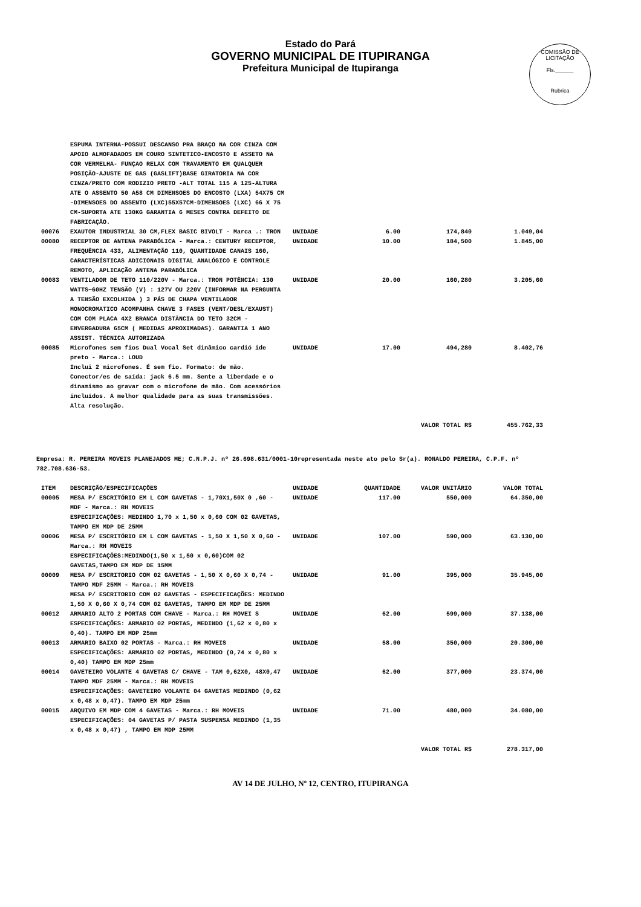Estado do Pará
GOVERNO MUNICIPAL DE ITUPIRANGA
Prefeitura Municipal de Itupiranga
COMISSÃO DE LICITAÇÃO
Fls.______
Rubrica
| | ESPUMA INTERNA-POSSUI DESCANSO PRA BRAÇO NA COR CINZA COM APOIO ALMOFADADOS EM COURO SINTETICO-ENCOSTO E ASSETO NA COR VERMELHA- FUNÇAO RELAX COM TRAVAMENTO EM QUALQUER POSIÇÃO-AJUSTE DE GAS (GASLIFT)BASE GIRATORIA NA COR CINZA/PRETO COM RODIZIO PRETO -ALT TOTAL 115 A 125-ALTURA ATE O ASSENTO 50 A58 CM DIMENSOES DO ENCOSTO (LXA) 54X75 CM -DIMENSOES DO ASSENTO (LXC)55X57CM-DIMENSOES (LXC) 66 X 75 CM-SUPORTA ATE 130KG GARANTIA 6 MESES CONTRA DEFEITO DE FABRICAÇÃO. | | | | |
| 00076 | EXAUTOR INDUSTRIAL 30 CM,FLEX BASIC BIVOLT - Marca .: TRON | UNIDADE | 6.00 | 174,840 | 1.049,04 |
| 00080 | RECEPTOR DE ANTENA PARABÓLICA - Marca.: CENTURY RECEPTOR, FREQUÊNCIA 433, ALIMENTAÇÃO 110, QUANTIDADE CANAIS 160, CARACTERÍSTICAS ADICIONAIS DIGITAL ANALÓGICO E CONTROLE REMOTO, APLICAÇÃO ANTENA PARABÓLICA | UNIDADE | 10.00 | 184,500 | 1.845,00 |
| 00083 | VENTILADOR DE TETO 110/220V - Marca.: TRON POTÊNCIA: 130 WATTS~60HZ TENSÃO (V) : 127V OU 220V (INFORMAR NA PERGUNTA A TENSÃO EXCOLHIDA ) 3 PÁS DE CHAPA VENTILADOR MONOCROMATICO ACOMPANHA CHAVE 3 FASES (VENT/DESL/EXAUST) COM COM PLACA 4X2 BRANCA DISTÂNCIA DO TETO 32CM - ENVERGADURA 65CM ( MEDIDAS APROXIMADAS). GARANTIA 1 ANO ASSIST. TÉCNICA AUTORIZADA | UNIDADE | 20.00 | 160,280 | 3.205,60 |
| 00085 | Microfones sem fios Dual Vocal Set dinâmico cardió ide preto - Marca.: LOUD Inclui 2 microfones. É sem fio. Formato: de mão. Conector/es de saída: jack 6.5 mm. Sente a liberdade e o dinamismo ao gravar com o microfone de mão. Com acessórios incluídos. A melhor qualidade para as suas transmissões. Alta resolução. | UNIDADE | 17.00 | 494,280 | 8.402,76 |
| VALOR TOTAL R$ | | | | | 455.762,33 |
Empresa: R. PEREIRA MOVEIS PLANEJADOS ME; C.N.P.J. nº 26.698.631/0001-10representada neste ato pelo Sr(a). RONALDO PEREIRA, C.P.F. nº 782.708.636-53.
| ITEM | DESCRIÇÃO/ESPECIFICAÇÕES | UNIDADE | QUANTIDADE | VALOR UNITÁRIO | VALOR TOTAL |
| --- | --- | --- | --- | --- | --- |
| 00005 | MESA P/ ESCRITÓRIO EM L COM GAVETAS - 1,70X1,50X 0 ,60 - MDF - Marca.: RH MOVEIS ESPECIFICAÇÕES: MEDINDO 1,70 x 1,50 x 0,60 COM 02 GAVETAS, TAMPO EM MDP DE 25MM | UNIDADE | 117.00 | 550,000 | 64.350,00 |
| 00006 | MESA P/ ESCRITÓRIO EM L COM GAVETAS - 1,50 X 1,50 X 0,60 - Marca.: RH MOVEIS ESPECIFICAÇÕES:MEDINDO(1,50 x 1,50 x 0,60)COM 02 GAVETAS,TAMPO EM MDP DE 15MM | UNIDADE | 107.00 | 590,000 | 63.130,00 |
| 00009 | MESA P/ ESCRITORIO COM 02 GAVETAS - 1,50 X 0,60 X 0,74 - TAMPO MDF 25MM - Marca.: RH MOVEIS MESA P/ ESCRITORIO COM 02 GAVETAS - ESPECIFICAÇÕES: MEDINDO 1,50 X 0,60 X 0,74 COM 02 GAVETAS, TAMPO EM MDP DE 25MM | UNIDADE | 91.00 | 395,000 | 35.945,00 |
| 00012 | ARMARIO ALTO 2 PORTAS COM CHAVE - Marca.: RH MOVEI S ESPECIFICAÇÕES: ARMARIO 02 PORTAS, MEDINDO (1,62 x 0,80 x 0,40). TAMPO EM MDP 25mm | UNIDADE | 62.00 | 599,000 | 37.138,00 |
| 00013 | ARMARIO BAIXO 02 PORTAS - Marca.: RH MOVEIS ESPECIFICAÇÕES: ARMARIO 02 PORTAS, MEDINDO (0,74 x 0,80 x 0,40) TAMPO EM MDP 25mm | UNIDADE | 58.00 | 350,000 | 20.300,00 |
| 00014 | GAVETEIRO VOLANTE 4 GAVETAS C/ CHAVE - TAM 0,62X0, 48X0,47 TAMPO MDF 25MM - Marca.: RH MOVEIS ESPECIFICAÇÕES: GAVETEIRO VOLANTE 04 GAVETAS MEDINDO (0,62 x 0,48 x 0,47). TAMPO EM MDP 25mm | UNIDADE | 62.00 | 377,000 | 23.374,00 |
| 00015 | ARQUIVO EM MDP COM 4 GAVETAS - Marca.: RH MOVEIS ESPECIFICAÇÕES: 04 GAVETAS P/ PASTA SUSPENSA MEDINDO (1,35 x 0,48 x 0,47) , TAMPO EM MDP 25MM | UNIDADE | 71.00 | 480,000 | 34.080,00 |
| VALOR TOTAL R$ | | | | | 278.317,00 |
AV 14 DE JULHO, Nº 12, CENTRO, ITUPIRANGA